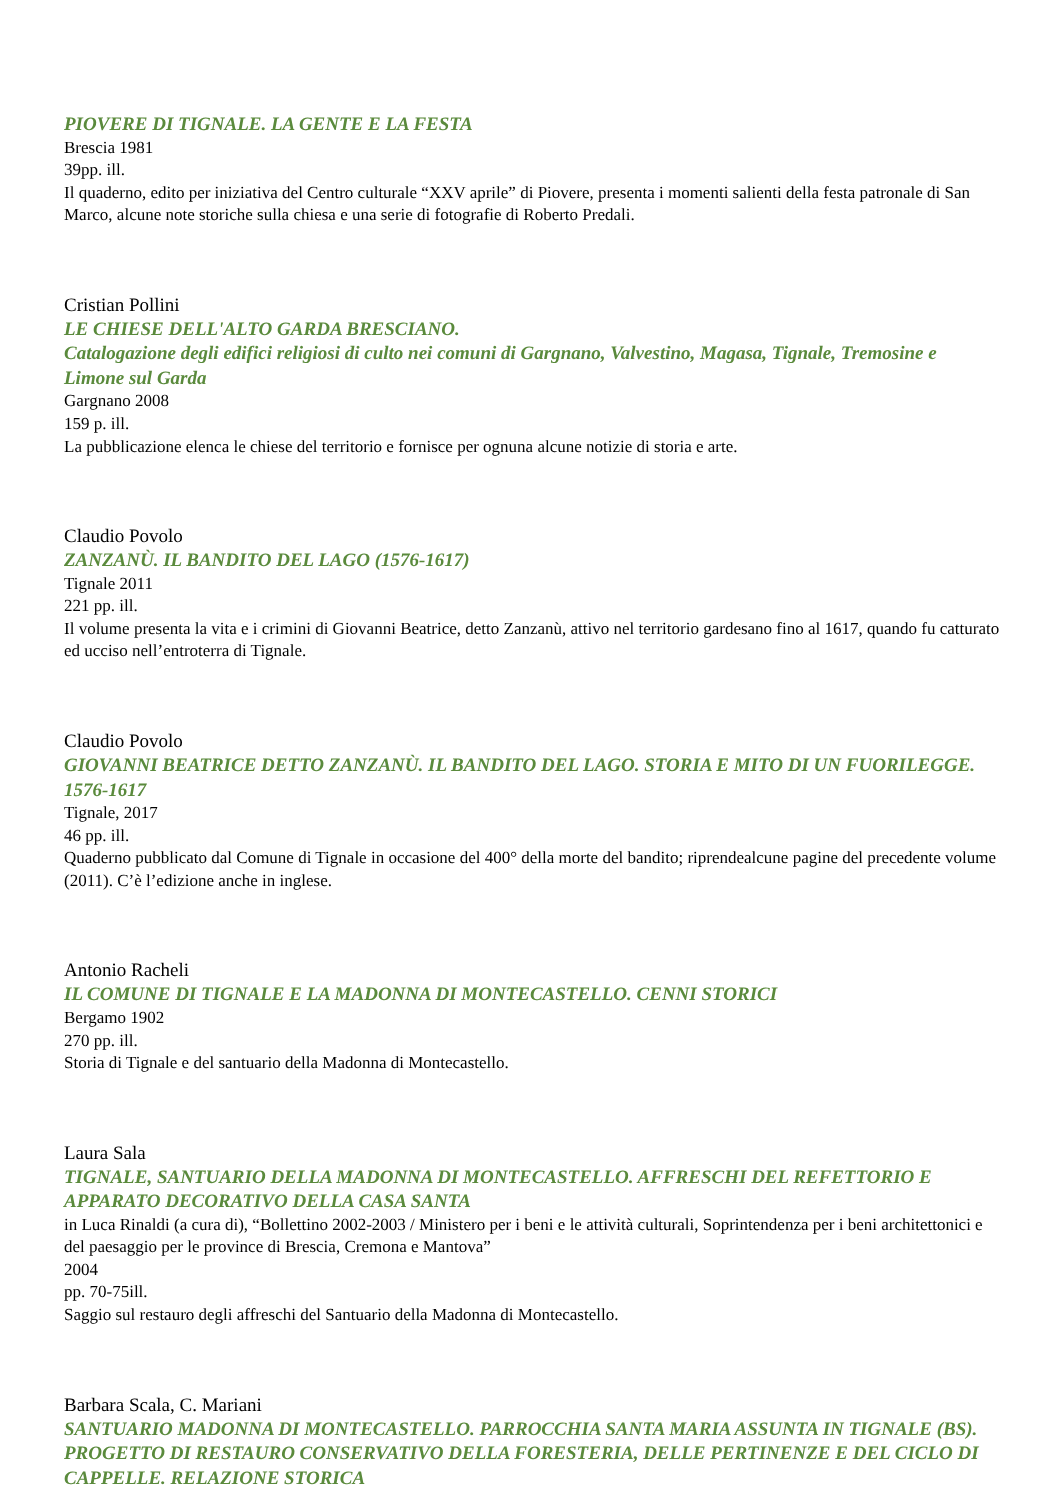PIOVERE DI TIGNALE. LA GENTE E LA FESTA
Brescia 1981
39pp. ill.
Il quaderno, edito per iniziativa del Centro culturale “XXV aprile” di Piovere, presenta i momenti salienti della festa patronale di San Marco, alcune note storiche sulla chiesa e una serie di fotografie di Roberto Predali.
Cristian Pollini
LE CHIESE DELL'ALTO GARDA BRESCIANO.
Catalogazione degli edifici religiosi di culto nei comuni di Gargnano, Valvestino, Magasa, Tignale, Tremosine e Limone sul Garda
Gargnano 2008
159 p. ill.
La pubblicazione elenca le chiese del territorio e fornisce per ognuna alcune notizie di storia e arte.
Claudio Povolo
ZANZANÙ. IL BANDITO DEL LAGO (1576-1617)
Tignale 2011
221 pp. ill.
Il volume presenta la vita e i crimini di Giovanni Beatrice, detto Zanzanù, attivo nel territorio gardesano fino al 1617, quando fu catturato ed ucciso nell’entroterra di Tignale.
Claudio Povolo
GIOVANNI BEATRICE DETTO ZANZANÙ. IL BANDITO DEL LAGO. STORIA E MITO DI UN FUORILEGGE. 1576-1617
Tignale, 2017
46 pp. ill.
Quaderno pubblicato dal Comune di Tignale in occasione del 400° della morte del bandito; riprendealcune pagine del precedente volume (2011). C’è l’edizione anche in inglese.
Antonio Racheli
IL COMUNE DI TIGNALE E LA MADONNA DI MONTECASTELLO. CENNI STORICI
Bergamo 1902
270 pp. ill.
Storia di Tignale e del santuario della Madonna di Montecastello.
Laura Sala
TIGNALE, SANTUARIO DELLA MADONNA DI MONTECASTELLO. AFFRESCHI DEL REFETTORIO E APPARATO DECORATIVO DELLA CASA SANTA
in Luca Rinaldi (a cura di), “Bollettino 2002-2003 / Ministero per i beni e le attività culturali, Soprintendenza per i beni architettonici e del paesaggio per le province di Brescia, Cremona e Mantova”
2004
pp. 70-75ill.
Saggio sul restauro degli affreschi del Santuario della Madonna di Montecastello.
Barbara Scala, C. Mariani
SANTUARIO MADONNA DI MONTECASTELLO. PARROCCHIA SANTA MARIA ASSUNTA IN TIGNALE (BS). PROGETTO DI RESTAURO CONSERVATIVO DELLA FORESTERIA, DELLE PERTINENZE E DEL CICLO DI CAPPELLE. RELAZIONE STORICA